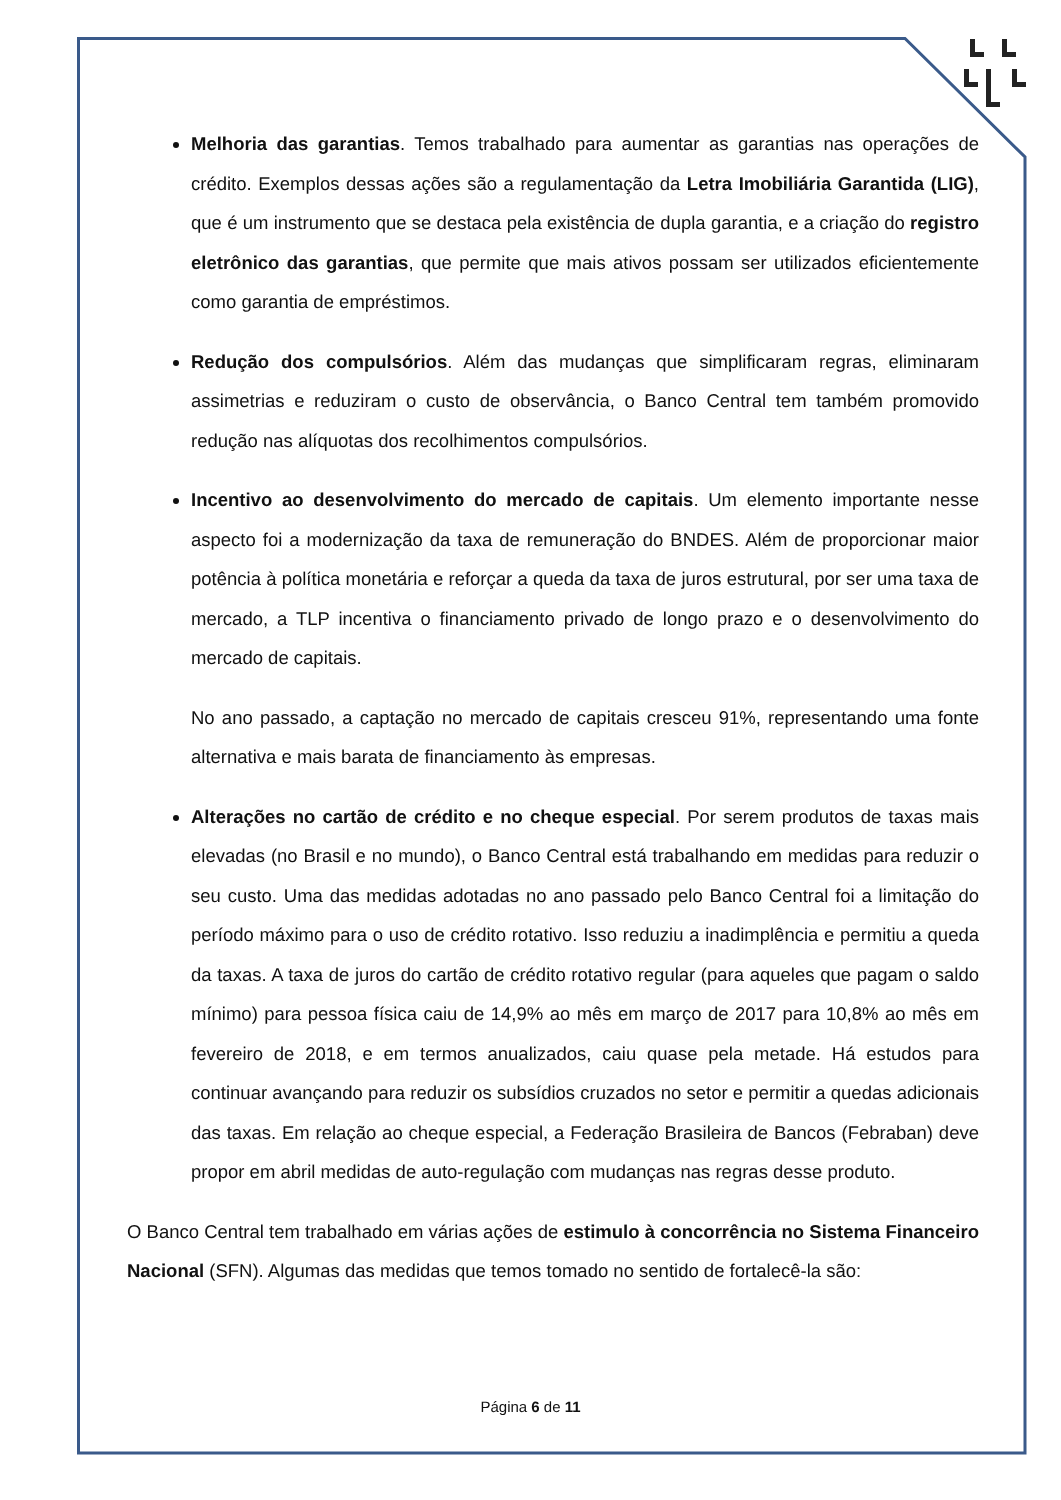Melhoria das garantias. Temos trabalhado para aumentar as garantias nas operações de crédito. Exemplos dessas ações são a regulamentação da Letra Imobiliária Garantida (LIG), que é um instrumento que se destaca pela existência de dupla garantia, e a criação do registro eletrônico das garantias, que permite que mais ativos possam ser utilizados eficientemente como garantia de empréstimos.
Redução dos compulsórios. Além das mudanças que simplificaram regras, eliminaram assimetrias e reduziram o custo de observância, o Banco Central tem também promovido redução nas alíquotas dos recolhimentos compulsórios.
Incentivo ao desenvolvimento do mercado de capitais. Um elemento importante nesse aspecto foi a modernização da taxa de remuneração do BNDES. Além de proporcionar maior potência à política monetária e reforçar a queda da taxa de juros estrutural, por ser uma taxa de mercado, a TLP incentiva o financiamento privado de longo prazo e o desenvolvimento do mercado de capitais.
No ano passado, a captação no mercado de capitais cresceu 91%, representando uma fonte alternativa e mais barata de financiamento às empresas.
Alterações no cartão de crédito e no cheque especial. Por serem produtos de taxas mais elevadas (no Brasil e no mundo), o Banco Central está trabalhando em medidas para reduzir o seu custo. Uma das medidas adotadas no ano passado pelo Banco Central foi a limitação do período máximo para o uso de crédito rotativo. Isso reduziu a inadimplência e permitiu a queda da taxas. A taxa de juros do cartão de crédito rotativo regular (para aqueles que pagam o saldo mínimo) para pessoa física caiu de 14,9% ao mês em março de 2017 para 10,8% ao mês em fevereiro de 2018, e em termos anualizados, caiu quase pela metade. Há estudos para continuar avançando para reduzir os subsídios cruzados no setor e permitir a quedas adicionais das taxas. Em relação ao cheque especial, a Federação Brasileira de Bancos (Febraban) deve propor em abril medidas de auto-regulação com mudanças nas regras desse produto.
O Banco Central tem trabalhado em várias ações de estimulo à concorrência no Sistema Financeiro Nacional (SFN). Algumas das medidas que temos tomado no sentido de fortalecê-la são:
Página 6 de 11